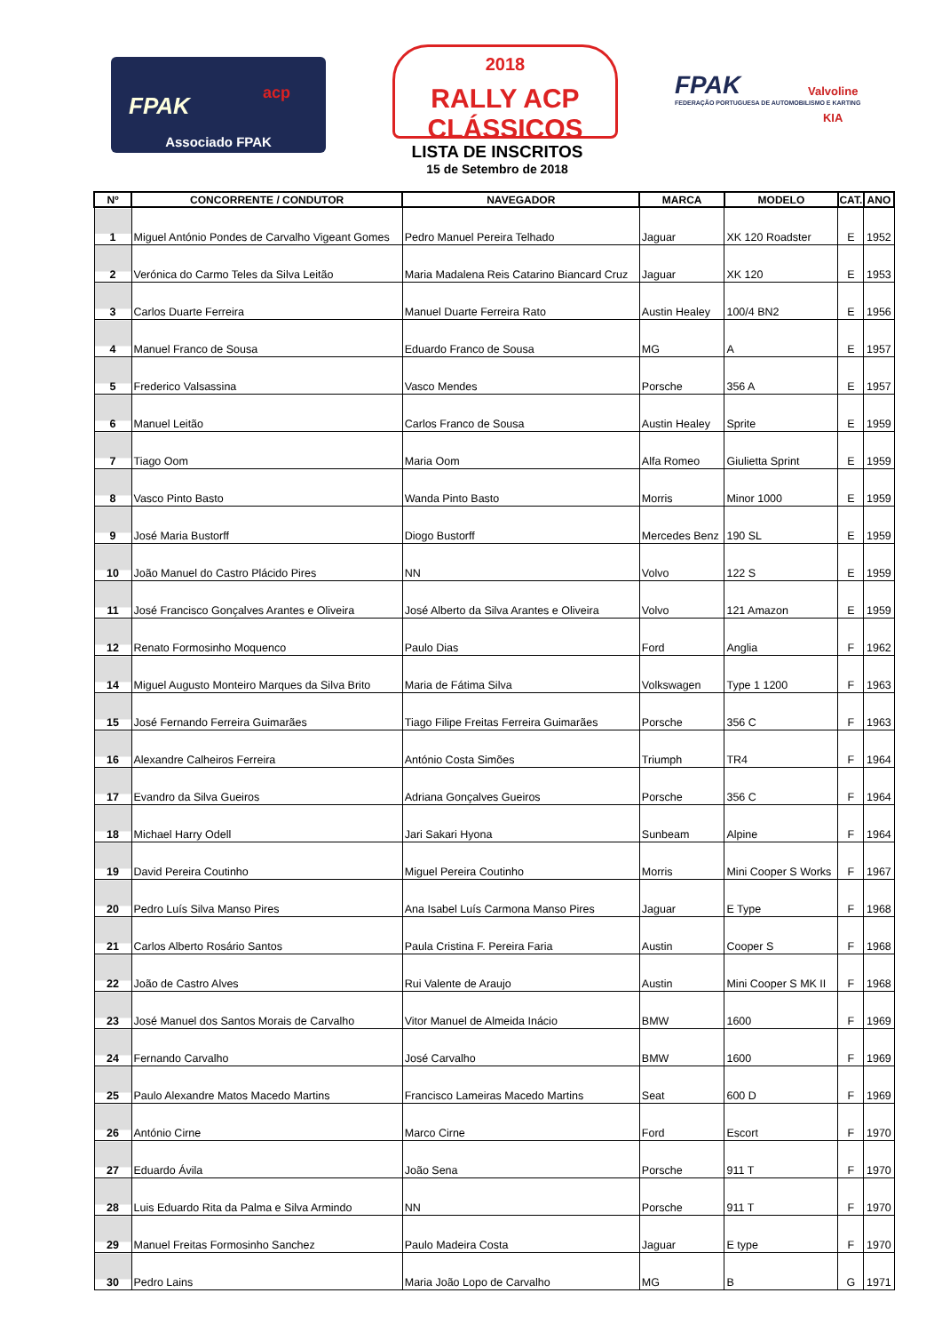FPAK acp
Associado FPAK
2018
RALLY ACP CLÁSSICOS
LISTA DE INSCRITOS
15 de Setembro de 2018
FPAK
FEDERAÇÃO PORTUGUESA DE AUTOMOBILISMO E KARTING
Valvoline
KIA
| Nº | CONCORRENTE / CONDUTOR | NAVEGADOR | MARCA | MODELO | CAT. | ANO |
| --- | --- | --- | --- | --- | --- | --- |
| 1 | Miguel António Pondes de Carvalho Vigeant Gomes | Pedro Manuel Pereira Telhado | Jaguar | XK 120 Roadster | E | 1952 |
| 2 | Verónica do Carmo Teles da Silva Leitão | Maria Madalena Reis Catarino Biancard Cruz | Jaguar | XK 120 | E | 1953 |
| 3 | Carlos Duarte Ferreira | Manuel Duarte Ferreira Rato | Austin Healey | 100/4 BN2 | E | 1956 |
| 4 | Manuel Franco de Sousa | Eduardo Franco de Sousa | MG | A | E | 1957 |
| 5 | Frederico Valsassina | Vasco Mendes | Porsche | 356 A | E | 1957 |
| 6 | Manuel Leitão | Carlos Franco de Sousa | Austin Healey | Sprite | E | 1959 |
| 7 | Tiago Oom | Maria Oom | Alfa Romeo | Giulietta Sprint | E | 1959 |
| 8 | Vasco Pinto Basto | Wanda Pinto Basto | Morris | Minor 1000 | E | 1959 |
| 9 | José Maria Bustorff | Diogo Bustorff | Mercedes Benz | 190 SL | E | 1959 |
| 10 | João Manuel do Castro Plácido Pires | NN | Volvo | 122 S | E | 1959 |
| 11 | José Francisco Gonçalves Arantes e Oliveira | José Alberto da Silva Arantes e Oliveira | Volvo | 121 Amazon | E | 1959 |
| 12 | Renato Formosinho Moquenco | Paulo Dias | Ford | Anglia | F | 1962 |
| 14 | Miguel Augusto Monteiro Marques da Silva Brito | Maria de Fátima Silva | Volkswagen | Type 1 1200 | F | 1963 |
| 15 | José Fernando Ferreira Guimarães | Tiago Filipe Freitas Ferreira Guimarães | Porsche | 356 C | F | 1963 |
| 16 | Alexandre Calheiros Ferreira | António Costa Simões | Triumph | TR4 | F | 1964 |
| 17 | Evandro da Silva Gueiros | Adriana Gonçalves Gueiros | Porsche | 356 C | F | 1964 |
| 18 | Michael Harry Odell | Jari Sakari Hyona | Sunbeam | Alpine | F | 1964 |
| 19 | David Pereira Coutinho | Miguel Pereira Coutinho | Morris | Mini Cooper S Works | F | 1967 |
| 20 | Pedro Luís Silva Manso Pires | Ana Isabel Luís Carmona Manso Pires | Jaguar | E Type | F | 1968 |
| 21 | Carlos Alberto Rosário Santos | Paula Cristina F. Pereira Faria | Austin | Cooper S | F | 1968 |
| 22 | João de Castro Alves | Rui Valente de Araujo | Austin | Mini Cooper S MK II | F | 1968 |
| 23 | José Manuel dos Santos Morais de Carvalho | Vitor Manuel de Almeida Inácio | BMW | 1600 | F | 1969 |
| 24 | Fernando Carvalho | José Carvalho | BMW | 1600 | F | 1969 |
| 25 | Paulo Alexandre Matos Macedo Martins | Francisco Lameiras Macedo Martins | Seat | 600 D | F | 1969 |
| 26 | António Cirne | Marco Cirne | Ford | Escort | F | 1970 |
| 27 | Eduardo Ávila | João Sena | Porsche | 911 T | F | 1970 |
| 28 | Luis Eduardo Rita da Palma e Silva Armindo | NN | Porsche | 911 T | F | 1970 |
| 29 | Manuel Freitas Formosinho Sanchez | Paulo Madeira Costa | Jaguar | E type | F | 1970 |
| 30 | Pedro Lains | Maria João Lopo de Carvalho | MG | B | G | 1971 |